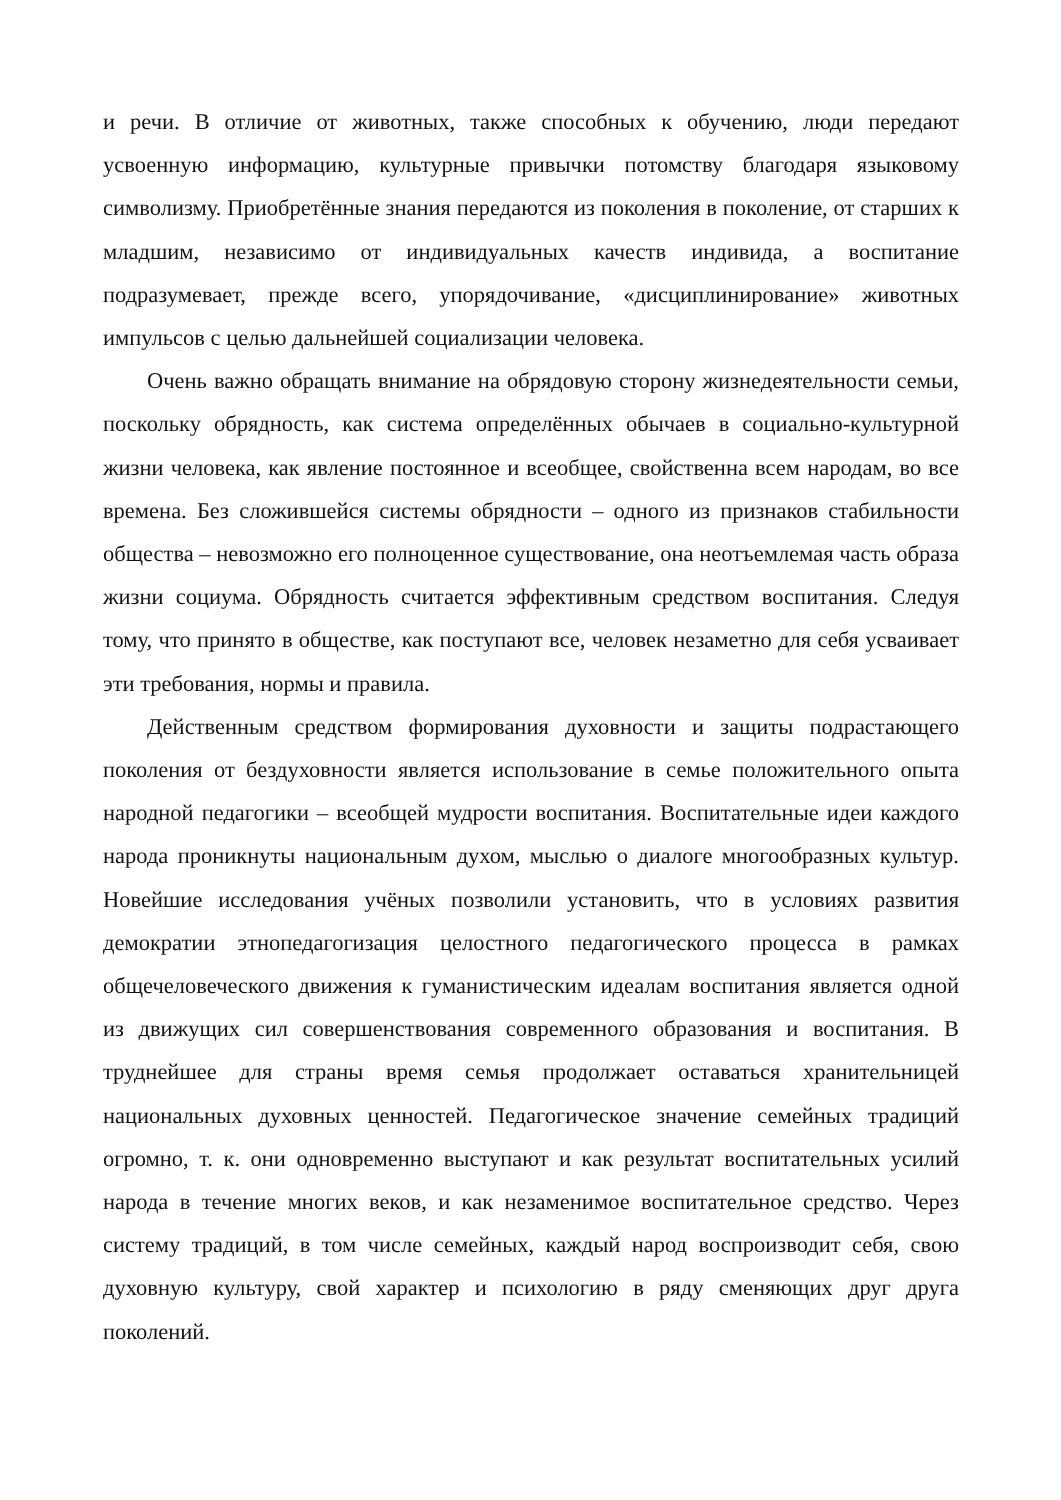и речи. В отличие от животных, также способных к обучению, люди передают усвоенную информацию, культурные привычки потомству благодаря языковому символизму. Приобретённые знания передаются из поколения в поколение, от старших к младшим, независимо от индивидуальных качеств индивида, а воспитание подразумевает, прежде всего, упорядочивание, «дисциплинирование» животных импульсов с целью дальнейшей социализации человека.
Очень важно обращать внимание на обрядовую сторону жизнедеятельности семьи, поскольку обрядность, как система определённых обычаев в социально-культурной жизни человека, как явление постоянное и всеобщее, свойственна всем народам, во все времена. Без сложившейся системы обрядности – одного из признаков стабильности общества – невозможно его полноценное существование, она неотъемлемая часть образа жизни социума. Обрядность считается эффективным средством воспитания. Следуя тому, что принято в обществе, как поступают все, человек незаметно для себя усваивает эти требования, нормы и правила.
Действенным средством формирования духовности и защиты подрастающего поколения от бездуховности является использование в семье положительного опыта народной педагогики – всеобщей мудрости воспитания. Воспитательные идеи каждого народа проникнуты национальным духом, мыслью о диалоге многообразных культур. Новейшие исследования учёных позволили установить, что в условиях развития демократии этнопедагогизация целостного педагогического процесса в рамках общечеловеческого движения к гуманистическим идеалам воспитания является одной из движущих сил совершенствования современного образования и воспитания. В труднейшее для страны время семья продолжает оставаться хранительницей национальных духовных ценностей. Педагогическое значение семейных традиций огромно, т. к. они одновременно выступают и как результат воспитательных усилий народа в течение многих веков, и как незаменимое воспитательное средство. Через систему традиций, в том числе семейных, каждый народ воспроизводит себя, свою духовную культуру, свой характер и психологию в ряду сменяющих друг друга поколений.